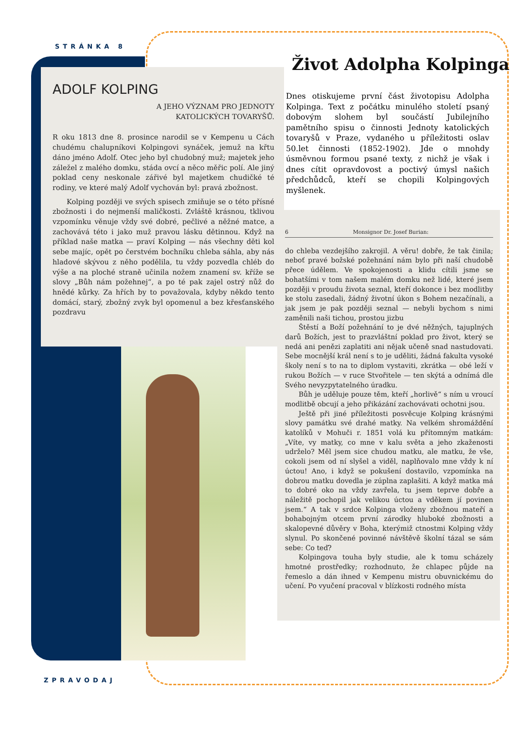STRÁNKA 8
ADOLF KOLPING
A JEHO VÝZNAM PRO JEDNOTY
KATOLICKÝCH TOVARYŠŮ.
R oku 1813 dne 8. prosince narodil se v Kempenu u Cách chudému chalupníkovi Kolpingovi synáček, jemuž na křtu dáno jméno Adolf. Otec jeho byl chudobný muž; majetek jeho záležel z malého domku, stáda ovcí a něco měřic polí. Ale jiný poklad ceny neskonale zářivé byl majetkem chudičké té rodiny, ve které malý Adolf vychován byl: pravá zbožnost.
Kolping později ve svých spisech zmiňuje se o této přísné zbožnosti i do nejmenší maličkosti. Zvláště krásnou, tklivou vzpomínku věnuje vždy své dobré, pečlivé a něžné matce, a zachovává této i jako muž pravou lásku dětinnou. Když na příklad naše matka — praví Kolping — nás všechny děti kol sebe majíc, opět po čerstvém bochníku chleba sáhla, aby nás hladové skývou z něho podělila, tu vždy pozvedla chléb do výše a na ploché straně učinila nožem znamení sv. kříže se slovy „Bůh nám požehnej“, a po té pak zajel ostrý nůž do hnědé kůrky. Za hřích by to považovala, kdyby někdo tento domácí, starý, zbožný zvyk byl opomenul a bez křesťanského pozdravu
Život Adolpha Kolpinga
Dnes otiskujeme první část životopisu Adolpha Kolpinga. Text z počátku minulého století psaný dobovým slohem byl součástí Jubilejního pamětního spisu o činnosti Jednoty katolických tovaryšů v Praze, vydaného u příležitosti oslav 50.let činnosti (1852-1902). Jde o mnohdy úsměvnou formou psané texty, z nichž je však i dnes cítit opravdovost a poctivý úmysl našich předchůdců, kteří se chopili Kolpingových myšlenek.
6 Monsignor Dr. Josef Burian:
do chleba vezdejšího zakrojil. A věru! dobře, že tak činila; neboť pravé božské požehnání nám bylo při naší chudobě přece údělem. Ve spokojenosti a klidu cítili jsme se bohatšími v tom našem malém domku než lidé, které jsem později v proudu života seznal, kteří dokonce i bez modlitby ke stolu zasedali, žádný životní úkon s Bohem nezačínali, a jak jsem je pak později seznal — nebyli bychom s nimi zaměnili naši tichou, prostou jizbu
Štěstí a Boží požehnání to je dvé něžných, tajuplných darů Božích, jest to prazvláštní poklad pro život, který se nedá ani penězi zaplatiti ani nějak učeně snad nastudovati. Sebe mocnější král není s to je uděliti, žádná fakulta vysoké školy není s to na to diplom vystaviti, zkrátka — obé leží v rukou Božích — v ruce Stvořitele — ten skýtá a odnímá dle Svého nevyzpytatelného úradku.
Bůh je uděluje pouze těm, kteří „horlivě“ s ním u vroucí modlitbě obcují a jeho přikázání zachovávati ochotni jsou.
Ještě při jiné příležitosti posvěcuje Kolping krásnými slovy památku své drahé matky. Na velkém shromáždění katolíků v Mohuči r. 1851 volá ku přítomným matkám: „Víte, vy matky, co mne v kalu světa a jeho zkaženosti udrželo? Měl jsem sice chudou matku, ale matku, že vše, cokoli jsem od ní slyšel a viděl, naplňovalo mne vždy k ní úctou! Ano, i když se pokušení dostavilo, vzpomínka na dobrou matku dovedla je zúplna zaplašiti. A když matka má to dobré oko na vždy zavřela, tu jsem teprve dobře a náležitě pochopil jak velikou úctou a vděkem jí povinen jsem.“ A tak v srdce Kolpinga vloženy zbožnou mateří a bohabojným otcem první zárodky hluboké zbožnosti a skalopevné důvěry v Boha, kterýmiž ctnostmi Kolping vždy slynul. Po skončené povinné návštěvě školní tázal se sám sebe: Co teď?
Kolpingova touha byly studie, ale k tomu scházely hmotné prostředky; rozhodnuto, že chlapec půjde na řemeslo a dán ihned v Kempenu mistru obuvnickému do učení. Po vyučení pracoval v blízkosti rodného místa
ZPRAVODAJ